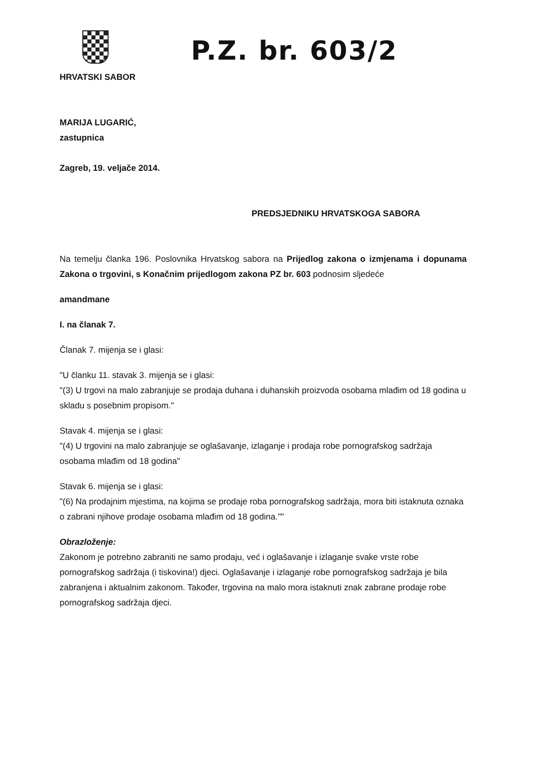HRVATSKI SABOR
P.Z. br. 603/2
MARIJA LUGARIĆ,
zastupnica
Zagreb, 19. veljače 2014.
PREDSJEDNIKU HRVATSKOGA SABORA
Na temelju članka 196. Poslovnika Hrvatskog sabora na Prijedlog zakona o izmjenama i dopunama Zakona o trgovini, s Konačnim prijedlogom zakona PZ br. 603 podnosim sljedeće
amandmane
I. na članak 7.
Članak 7. mijenja se i glasi:
"U članku 11. stavak 3. mijenja se i glasi:
"(3) U trgovi na malo zabranjuje se prodaja duhana i duhanskih proizvoda osobama mlađim od 18 godina u skladu s posebnim propisom."
Stavak 4. mijenja se i glasi:
"(4) U trgovini na malo zabranjuje se oglašavanje, izlaganje i prodaja robe pornografskog sadržaja osobama mlađim od 18 godina"
Stavak 6. mijenja se i glasi:
"(6) Na prodajnim mjestima, na kojima se prodaje roba pornografskog sadržaja, mora biti istaknuta oznaka o zabrani njihove prodaje osobama mlađim od 18 godina.""
Obrazloženje:
Zakonom je potrebno zabraniti ne samo prodaju, već i oglašavanje i izlaganje svake vrste robe pornografskog sadržaja (i tiskovina!) djeci. Oglašavanje i izlaganje robe pornografskog sadržaja je bila zabranjena i aktualnim zakonom. Također, trgovina na malo mora istaknuti znak zabrane prodaje robe pornografskog sadržaja djeci.